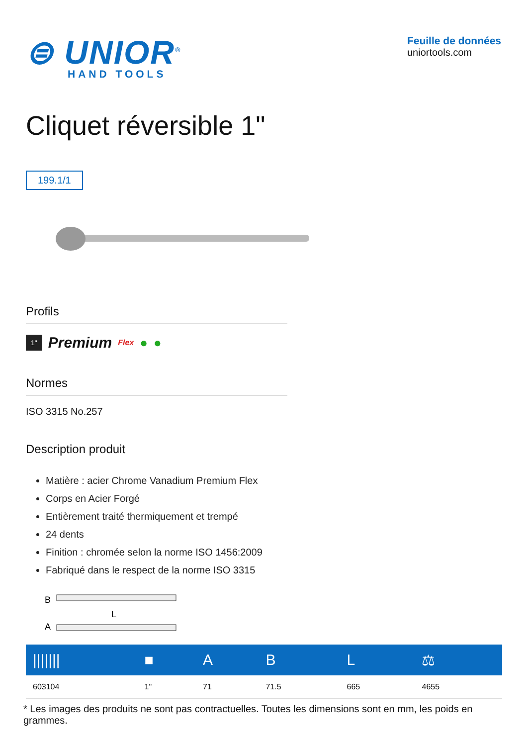⊜ UNIOR<sup>®</sup>
HAND TOOLS
Feuille de données
uniortools.com
Cliquet réversible 1"
199.1/1
Profils
1" Premium Flex ● ●
Normes
ISO 3315 No.257
Description produit
Matière : acier Chrome Vanadium Premium Flex
Corps en Acier Forgé
Entièrement traité thermiquement et trempé
24 dents
Finition : chromée selon la norme ISO 1456:2009
Fabriqué dans le respect de la norme ISO 3315
B
A
L
| /////// | ■ | A | B | L | ⚖ |
| --- | --- | --- | --- | --- | --- |
| 603104 | 1" | 71 | 71.5 | 665 | 4655 |
* Les images des produits ne sont pas contractuelles. Toutes les dimensions sont en mm, les poids en grammes.